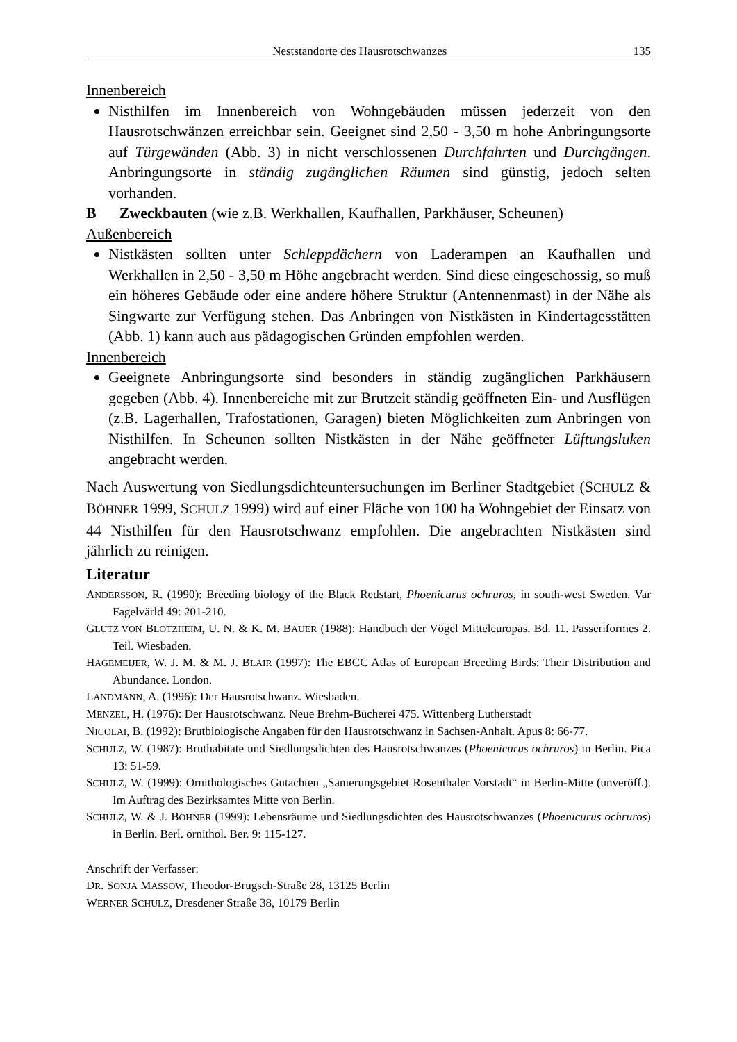Neststandorte des Hausrotschwanzes 135
Innenbereich
Nisthilfen im Innenbereich von Wohngebäuden müssen jederzeit von den Hausrotschwänzen erreichbar sein. Geeignet sind 2,50 - 3,50 m hohe Anbringungsorte auf Türgewänden (Abb. 3) in nicht verschlossenen Durchfahrten und Durchgängen. Anbringungsorte in ständig zugänglichen Räumen sind günstig, jedoch selten vorhanden.
B Zweckbauten (wie z.B. Werkhallen, Kaufhallen, Parkhäuser, Scheunen)
Außenbereich
Nistkästen sollten unter Schleppdächern von Laderampen an Kaufhallen und Werkhallen in 2,50 - 3,50 m Höhe angebracht werden. Sind diese eingeschossig, so muß ein höheres Gebäude oder eine andere höhere Struktur (Antennenmast) in der Nähe als Singwarte zur Verfügung stehen. Das Anbringen von Nistkästen in Kindertagesstätten (Abb. 1) kann auch aus pädagogischen Gründen empfohlen werden.
Innenbereich
Geeignete Anbringungsorte sind besonders in ständig zugänglichen Parkhäusern gegeben (Abb. 4). Innenbereiche mit zur Brutzeit ständig geöffneten Ein- und Ausflügen (z.B. Lagerhallen, Trafostationen, Garagen) bieten Möglichkeiten zum Anbringen von Nisthilfen. In Scheunen sollten Nistkästen in der Nähe geöffneter Lüftungsluken angebracht werden.
Nach Auswertung von Siedlungsdichteuntersuchungen im Berliner Stadtgebiet (SCHULZ & BÖHNER 1999, SCHULZ 1999) wird auf einer Fläche von 100 ha Wohngebiet der Einsatz von 44 Nisthilfen für den Hausrotschwanz empfohlen. Die angebrachten Nistkästen sind jährlich zu reinigen.
Literatur
ANDERSSON, R. (1990): Breeding biology of the Black Redstart, Phoenicurus ochruros, in south-west Sweden. Var Fagelvärld 49: 201-210.
GLUTZ VON BLOTZHEIM, U. N. & K. M. BAUER (1988): Handbuch der Vögel Mitteleuropas. Bd. 11. Passeriformes 2. Teil. Wiesbaden.
HAGEMEIJER, W. J. M. & M. J. BLAIR (1997): The EBCC Atlas of European Breeding Birds: Their Distribution and Abundance. London.
LANDMANN, A. (1996): Der Hausrotschwanz. Wiesbaden.
MENZEL, H. (1976): Der Hausrotschwanz. Neue Brehm-Bücherei 475. Wittenberg Lutherstadt
NICOLAI, B. (1992): Brutbiologische Angaben für den Hausrotschwanz in Sachsen-Anhalt. Apus 8: 66-77.
SCHULZ, W. (1987): Bruthabitate und Siedlungsdichten des Hausrotschwanzes (Phoenicurus ochruros) in Berlin. Pica 13: 51-59.
SCHULZ, W. (1999): Ornithologisches Gutachten „Sanierungsgebiet Rosenthaler Vorstadt“ in Berlin-Mitte (unveröff.). Im Auftrag des Bezirksamtes Mitte von Berlin.
SCHULZ, W. & J. BÖHNER (1999): Lebensräume und Siedlungsdichten des Hausrotschwanzes (Phoenicurus ochruros) in Berlin. Berl. ornithol. Ber. 9: 115-127.
Anschrift der Verfasser:
DR. SONJA MASSOW, Theodor-Brugsch-Straße 28, 13125 Berlin
WERNER SCHULZ, Dresdener Straße 38, 10179 Berlin